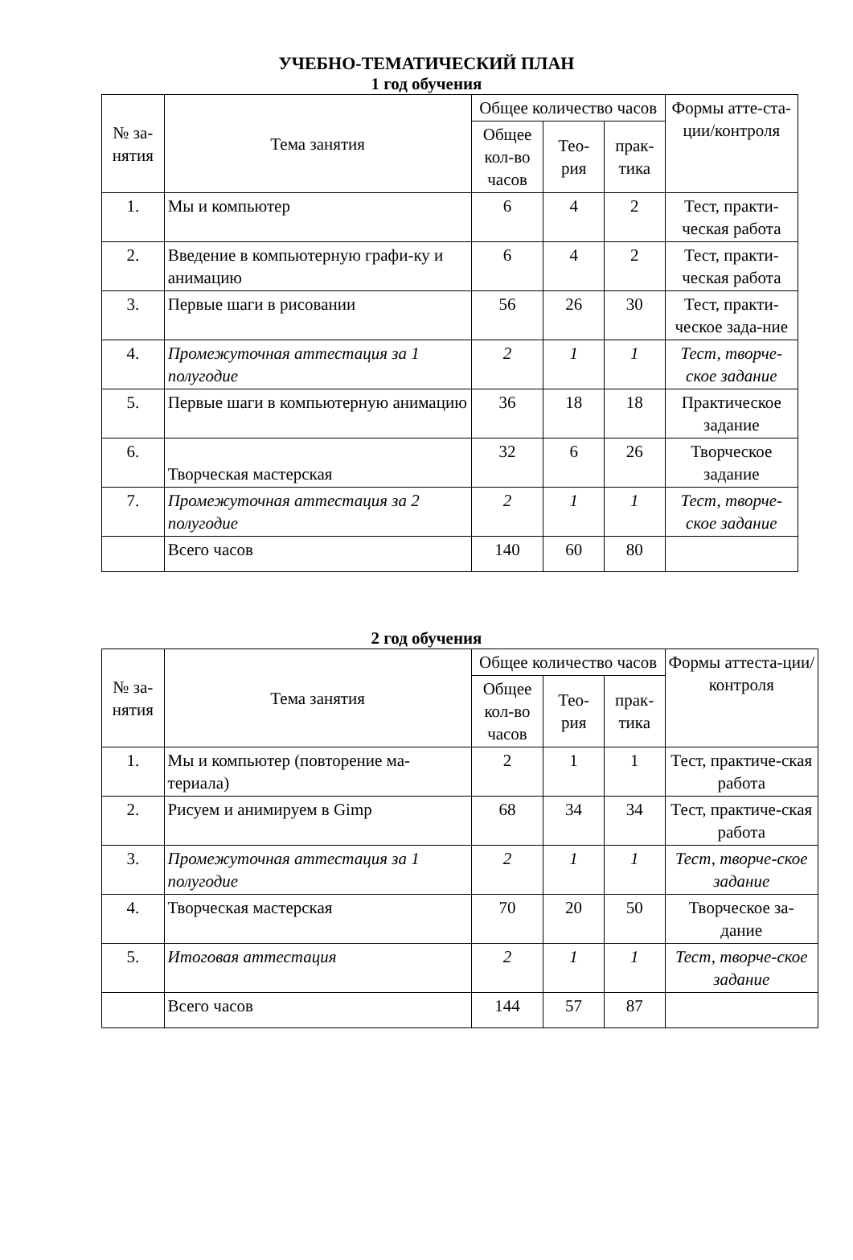УЧЕБНО-ТЕМАТИЧЕСКИЙ ПЛАН
1 год обучения
| № за-нятия | Тема занятия | Общее количество часов | | | Формы атте-ста-ции/контроля |
| --- | --- | --- | --- | --- | --- |
| | | Общее кол-во часов | Тео-рия | прак-тика | |
| 1. | Мы и компьютер | 6 | 4 | 2 | Тест, практи-ческая работа |
| 2. | Введение в компьютерную графи-ку и анимацию | 6 | 4 | 2 | Тест, практи-ческая работа |
| 3. | Первые шаги в рисовании | 56 | 26 | 30 | Тест, практи-ческое зада-ние |
| 4. | Промежуточная аттестация за 1 полугодие | 2 | 1 | 1 | Тест, творче-ское задание |
| 5. | Первые шаги в компьютерную анимацию | 36 | 18 | 18 | Практическое задание |
| 6. | Творческая мастерская | 32 | 6 | 26 | Творческое задание |
| 7. | Промежуточная аттестация за 2 полугодие | 2 | 1 | 1 | Тест, творче-ское задание |
| | Всего часов | 140 | 60 | 80 | |
2 год обучения
| № за-нятия | Тема занятия | Общее количество часов | | | Формы аттеста-ции/контроля |
| --- | --- | --- | --- | --- | --- |
| | | Общее кол-во часов | Тео-рия | прак-тика | |
| 1. | Мы и компьютер (повторение ма-териала) | 2 | 1 | 1 | Тест, практиче-ская работа |
| 2. | Рисуем и анимируем в Gimp | 68 | 34 | 34 | Тест, практиче-ская работа |
| 3. | Промежуточная аттестация за 1 полугодие | 2 | 1 | 1 | Тест, творче-ское задание |
| 4. | Творческая мастерская | 70 | 20 | 50 | Творческое за-дание |
| 5. | Итоговая аттестация | 2 | 1 | 1 | Тест, творче-ское задание |
| | Всего часов | 144 | 57 | 87 | |